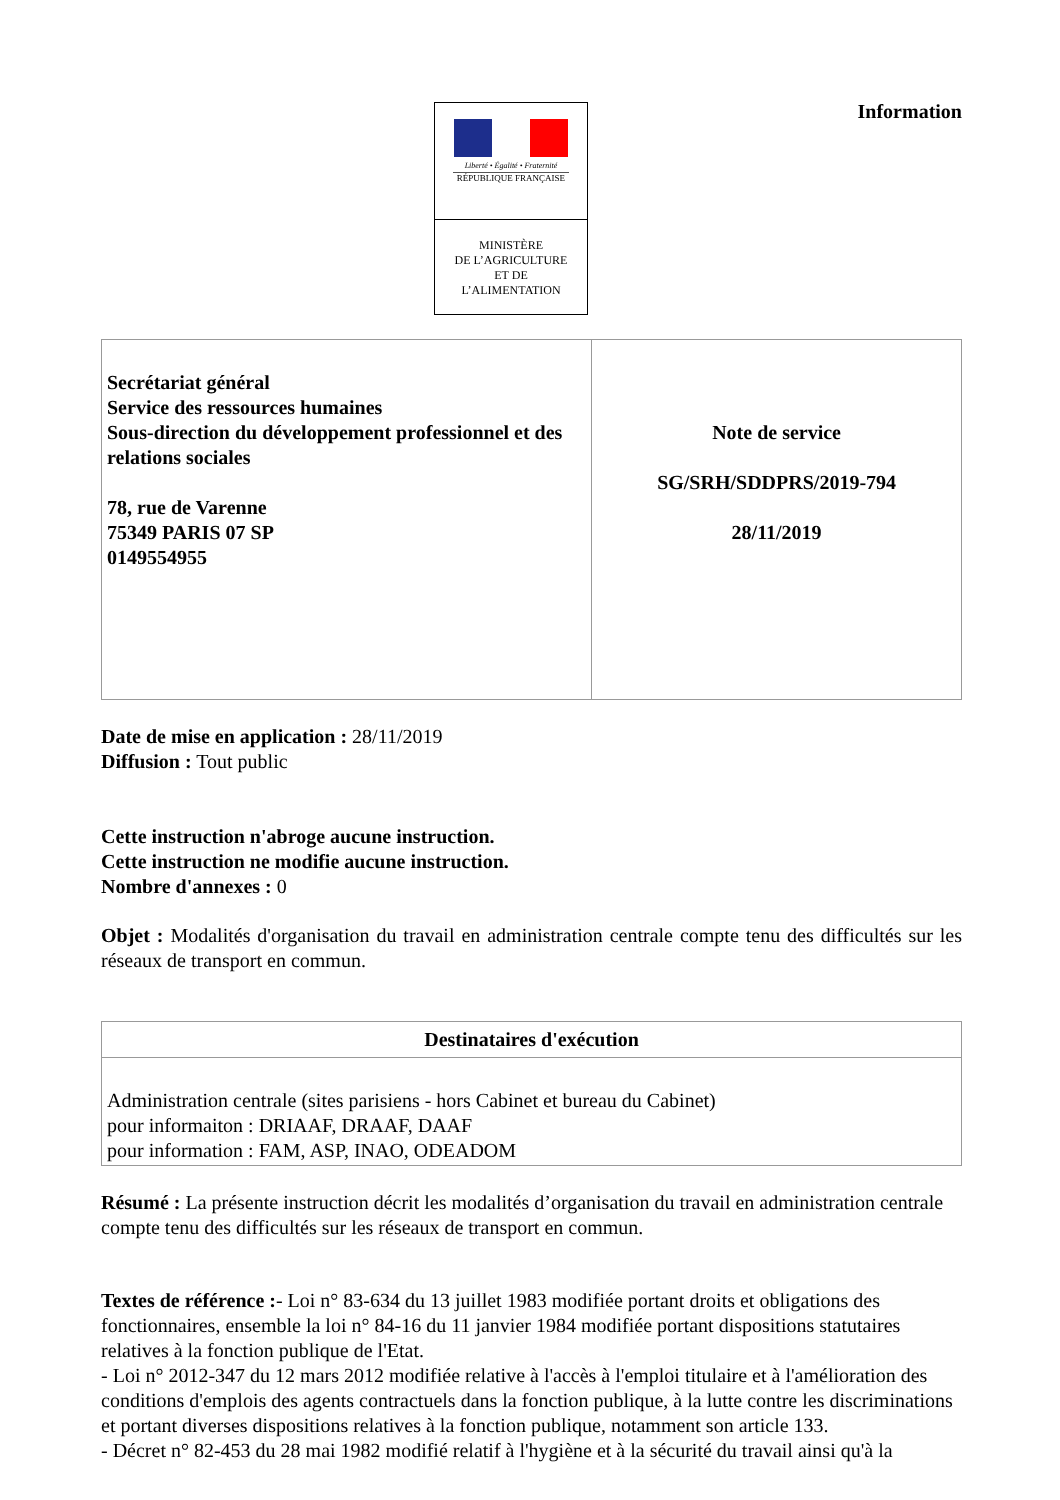Information
Liberté • Égalité • Fraternité
RÉPUBLIQUE FRANÇAISE
MINISTÈRE
DE L’AGRICULTURE
ET DE
L’ALIMENTATION
| Secrétariat général Service des ressources humaines Sous-direction du développement professionnel et des relations sociales 78, rue de Varenne 75349 PARIS 07 SP 0149554955 | Note de service SG/SRH/SDDPRS/2019-794 28/11/2019 |
Date de mise en application : 28/11/2019
Diffusion : Tout public
Cette instruction n'abroge aucune instruction.
Cette instruction ne modifie aucune instruction.
Nombre d'annexes : 0
Objet : Modalités d'organisation du travail en administration centrale compte tenu des difficultés sur les réseaux de transport en commun.
| Destinataires d'exécution |
| --- |
| Administration centrale (sites parisiens - hors Cabinet et bureau du Cabinet) pour informaiton : DRIAAF, DRAAF, DAAF pour information : FAM, ASP, INAO, ODEADOM |
Résumé : La présente instruction décrit les modalités d’organisation du travail en administration centrale compte tenu des difficultés sur les réseaux de transport en commun.
Textes de référence :- Loi n° 83-634 du 13 juillet 1983 modifiée portant droits et obligations des fonctionnaires, ensemble la loi n° 84-16 du 11 janvier 1984 modifiée portant dispositions statutaires relatives à la fonction publique de l'Etat.
- Loi n° 2012-347 du 12 mars 2012 modifiée relative à l'accès à l'emploi titulaire et à l'amélioration des conditions d'emplois des agents contractuels dans la fonction publique, à la lutte contre les discriminations et portant diverses dispositions relatives à la fonction publique, notamment son article 133.
- Décret n° 82-453 du 28 mai 1982 modifié relatif à l'hygiène et à la sécurité du travail ainsi qu'à la